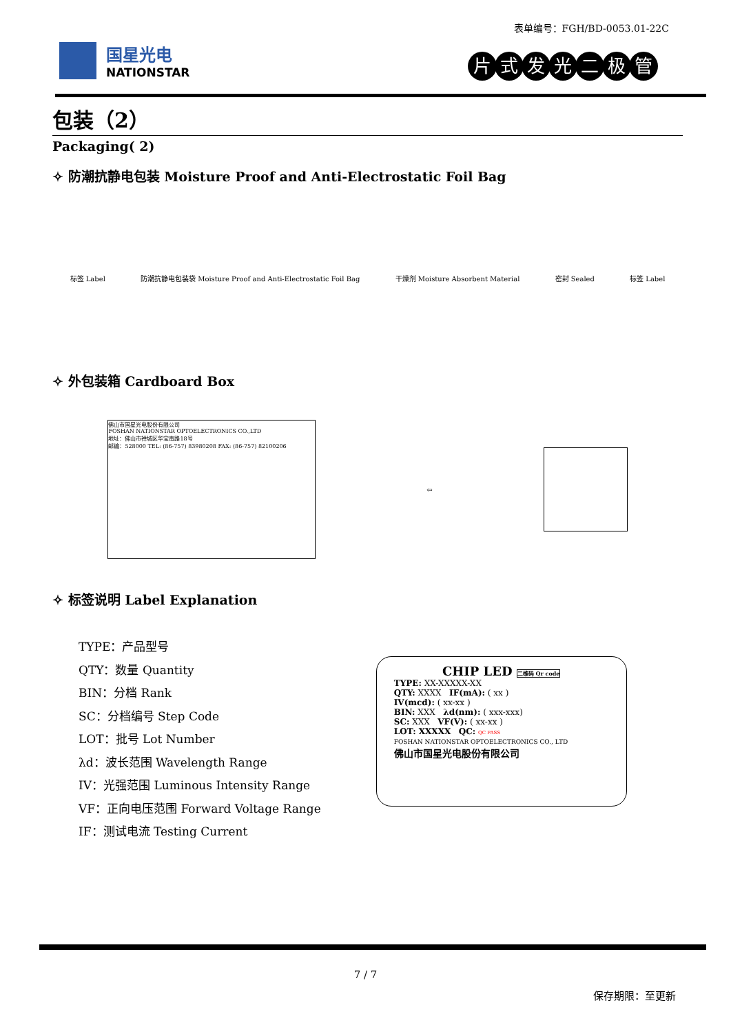表单编号：FGH/BD-0053.01-22C
国星光电
NATIONSTAR
片式发光二极管
包装（2）
Packaging( 2)
✧ 防潮抗静电包装 Moisture Proof and Anti-Electrostatic Foil Bag
标签 Label
防潮抗静电包装袋 Moisture Proof and Anti-Electrostatic Foil Bag
干燥剂 Moisture Absorbent Material
密封 Sealed 标签 Label
✧ 外包装箱 Cardboard Box
佛山市国星光电股份有限公司
FOSHAN NATIONSTAR OPTOELECTRONICS CO.,LTD
地址：佛山市禅城区华宝南路18号
邮编：528000 TEL: (86-757) 83980208 FAX: (86-757) 82100206
⇦
✧ 标签说明 Label Explanation
TYPE：产品型号
QTY：数量 Quantity
BIN：分档 Rank
SC：分档编号 Step Code
LOT：批号 Lot Number
λd：波长范围 Wavelength Range
IV：光强范围 Luminous Intensity Range
VF：正向电压范围 Forward Voltage Range
IF：测试电流 Testing Current
CHIP LED 二维码 Qr code
TYPE: XX-XXXXX-XX
QTY: XXXX IF(mA): ( xx )
IV(mcd): ( xx-xx )
BIN: XXX λd(nm): ( xxx-xxx)
SC: XXX VF(V): ( xx-xx )
LOT: XXXXX QC: QC PASS
FOSHAN NATIONSTAR OPTOELECTRONICS CO., LTD
佛山市国星光电股份有限公司
7 / 7
保存期限：至更新